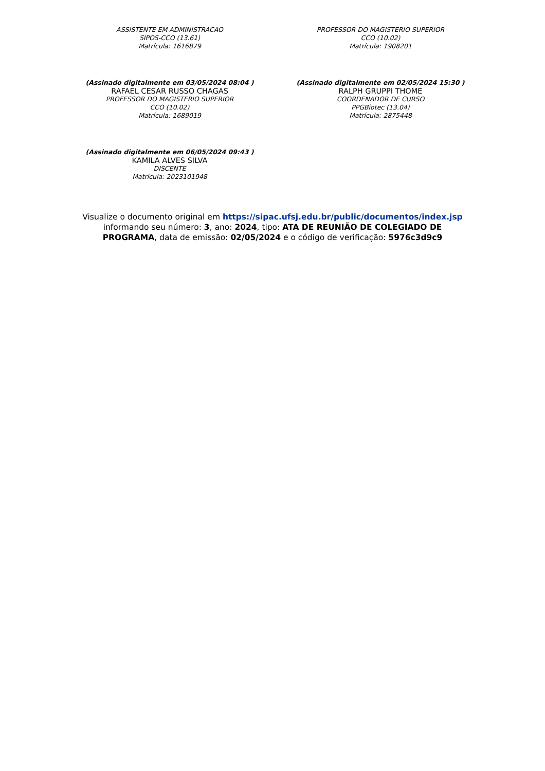ASSISTENTE EM ADMINISTRACAO
SIPOS-CCO (13.61)
Matrícula: 1616879
PROFESSOR DO MAGISTERIO SUPERIOR
CCO (10.02)
Matrícula: 1908201
(Assinado digitalmente em 03/05/2024 08:04 )
RAFAEL CESAR RUSSO CHAGAS
PROFESSOR DO MAGISTERIO SUPERIOR
CCO (10.02)
Matrícula: 1689019
(Assinado digitalmente em 02/05/2024 15:30 )
RALPH GRUPPI THOME
COORDENADOR DE CURSO
PPGBiotec (13.04)
Matrícula: 2875448
(Assinado digitalmente em 06/05/2024 09:43 )
KAMILA ALVES SILVA
DISCENTE
Matrícula: 2023101948
Visualize o documento original em https://sipac.ufsj.edu.br/public/documentos/index.jsp
informando seu número: 3, ano: 2024, tipo: ATA DE REUNIÃO DE COLEGIADO DE
PROGRAMA, data de emissão: 02/05/2024 e o código de verificação: 5976c3d9c9